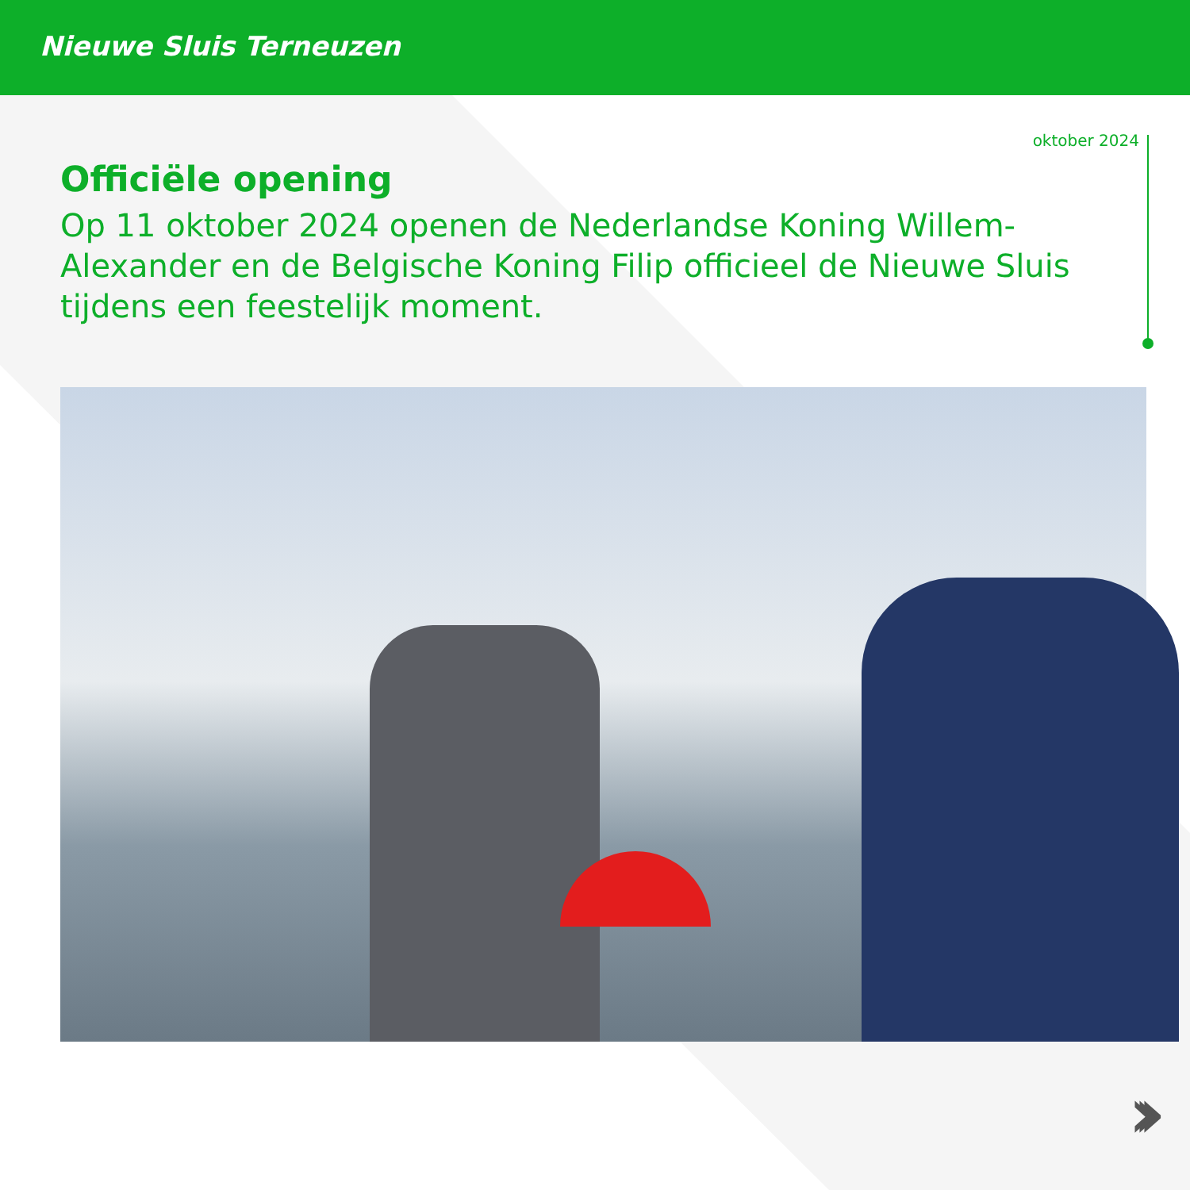Nieuwe Sluis Terneuzen
oktober 2024
Officiële opening
Op 11 oktober 2024 openen de Nederlandse Koning Willem-Alexander en de Belgische Koning Filip officieel de Nieuwe Sluis tijdens een feestelijk moment.
›››